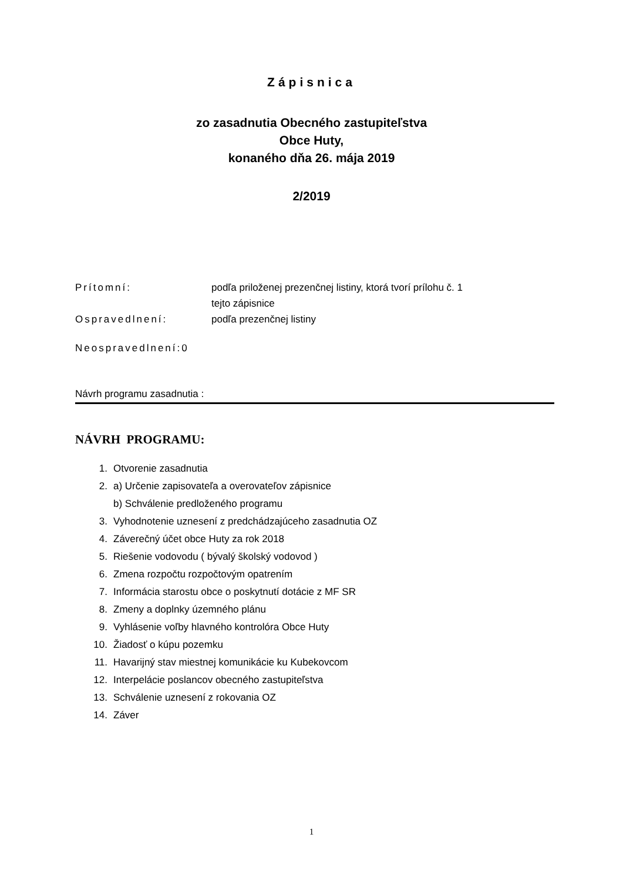Zápisnica
zo zasadnutia Obecného zastupiteľstva
Obce Huty,
konaného dňa 26. mája 2019
2/2019
Prítomní: podľa priloženej prezenčnej listiny, ktorá tvorí prílohu č. 1
tejto zápisnice
Ospravedlnení: podľa prezenčnej listiny
Neospravedlnení:0
Návrh programu zasadnutia :
NÁVRH PROGRAMU:
1. Otvorenie zasadnutia
2. a) Určenie zapisovateľa a overovateľov zápisnice
b) Schválenie predloženého programu
3. Vyhodnotenie uznesení z predchádzajúceho zasadnutia OZ
4. Záverečný účet obce Huty za rok 2018
5. Riešenie vodovodu ( bývalý školský vodovod )
6. Zmena rozpočtu rozpočtovým opatrením
7. Informácia starostu obce o poskytnutí dotácie z MF SR
8. Zmeny a doplnky územného plánu
9. Vyhlásenie voľby hlavného kontrolóra Obce Huty
10. Žiadosť o kúpu pozemku
11. Havarijný stav miestnej komunikácie ku Kubekovcom
12. Interpelácie poslancov obecného zastupiteľstva
13. Schválenie uznesení z rokovania OZ
14. Záver
1